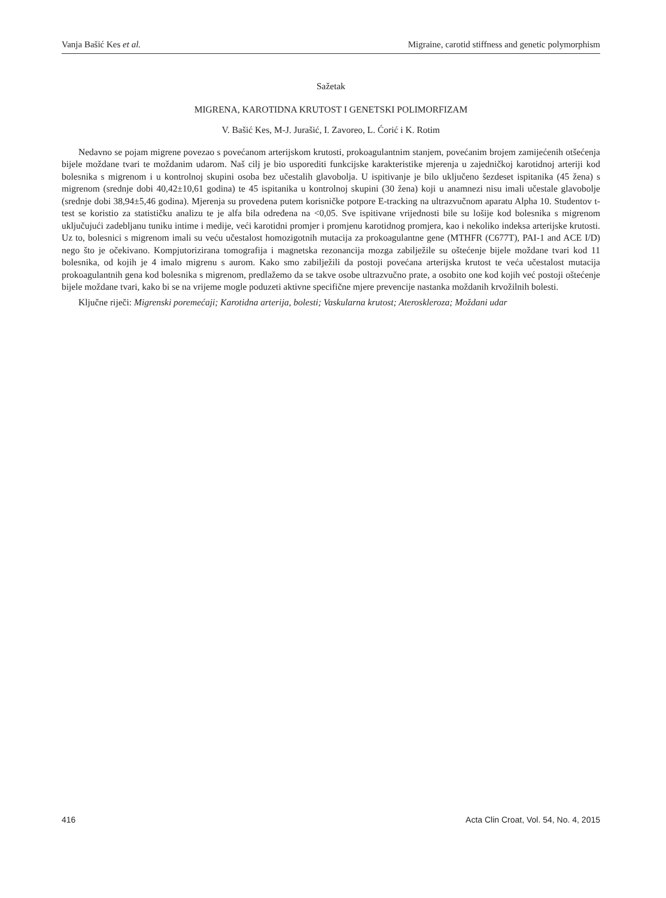Vanja Bašić Kes et al. Migraine, carotid stiffness and genetic polymorphism
Sažetak
MIGRENA, KAROTIDNA KRUTOST I GENETSKI POLIMORFIZAM
V. Bašić Kes, M-J. Jurašić, I. Zavoreo, L. Ćorić i K. Rotim
Nedavno se pojam migrene povezao s povećanom arterijskom krutosti, prokoagulantnim stanjem, povećanim brojem zamijećenih otšećenja bijele moždane tvari te moždanim udarom. Naš cilj je bio usporediti funkcijske karakteristike mjerenja u zajedničkoj karotidnoj arteriji kod bolesnika s migrenom i u kontrolnoj skupini osoba bez učestalih glavobolja. U ispitivanje je bilo uključeno šezdeset ispitanika (45 žena) s migrenom (srednje dobi 40,42±10,61 godina) te 45 ispitanika u kontrolnoj skupini (30 žena) koji u anamnezi nisu imali učestale glavobolje (srednje dobi 38,94±5,46 godina). Mjerenja su provedena putem korisničke potpore E-tracking na ultrazvučnom aparatu Alpha 10. Studentov t-test se koristio za statističku analizu te je alfa bila određena na <0,05. Sve ispitivane vrijednosti bile su lošije kod bolesnika s migrenom uključujući zadebljanu tuniku intime i medije, veći karotidni promjer i promjenu karotidnog promjera, kao i nekoliko indeksa arterijske krutosti. Uz to, bolesnici s migrenom imali su veću učestalost homozigotnih mutacija za prokoagulantne gene (MTHFR (C677T), PAI-1 and ACE I/D) nego što je očekivano. Kompjutorizirana tomografija i magnetska rezonancija mozga zabilježile su oštećenje bijele moždane tvari kod 11 bolesnika, od kojih je 4 imalo migrenu s aurom. Kako smo zabilježili da postoji povećana arterijska krutost te veća učestalost mutacija prokoagulantnih gena kod bolesnika s migrenom, predlažemo da se takve osobe ultrazvučno prate, a osobito one kod kojih već postoji oštećenje bijele moždane tvari, kako bi se na vrijeme mogle poduzeti aktivne specifične mjere prevencije nastanka moždanih krvožilnih bolesti.
Ključne riječi: Migrenski poremećaji; Karotidna arterija, bolesti; Vaskularna krutost; Ateroskleroza; Moždani udar
416 Acta Clin Croat, Vol. 54, No. 4, 2015